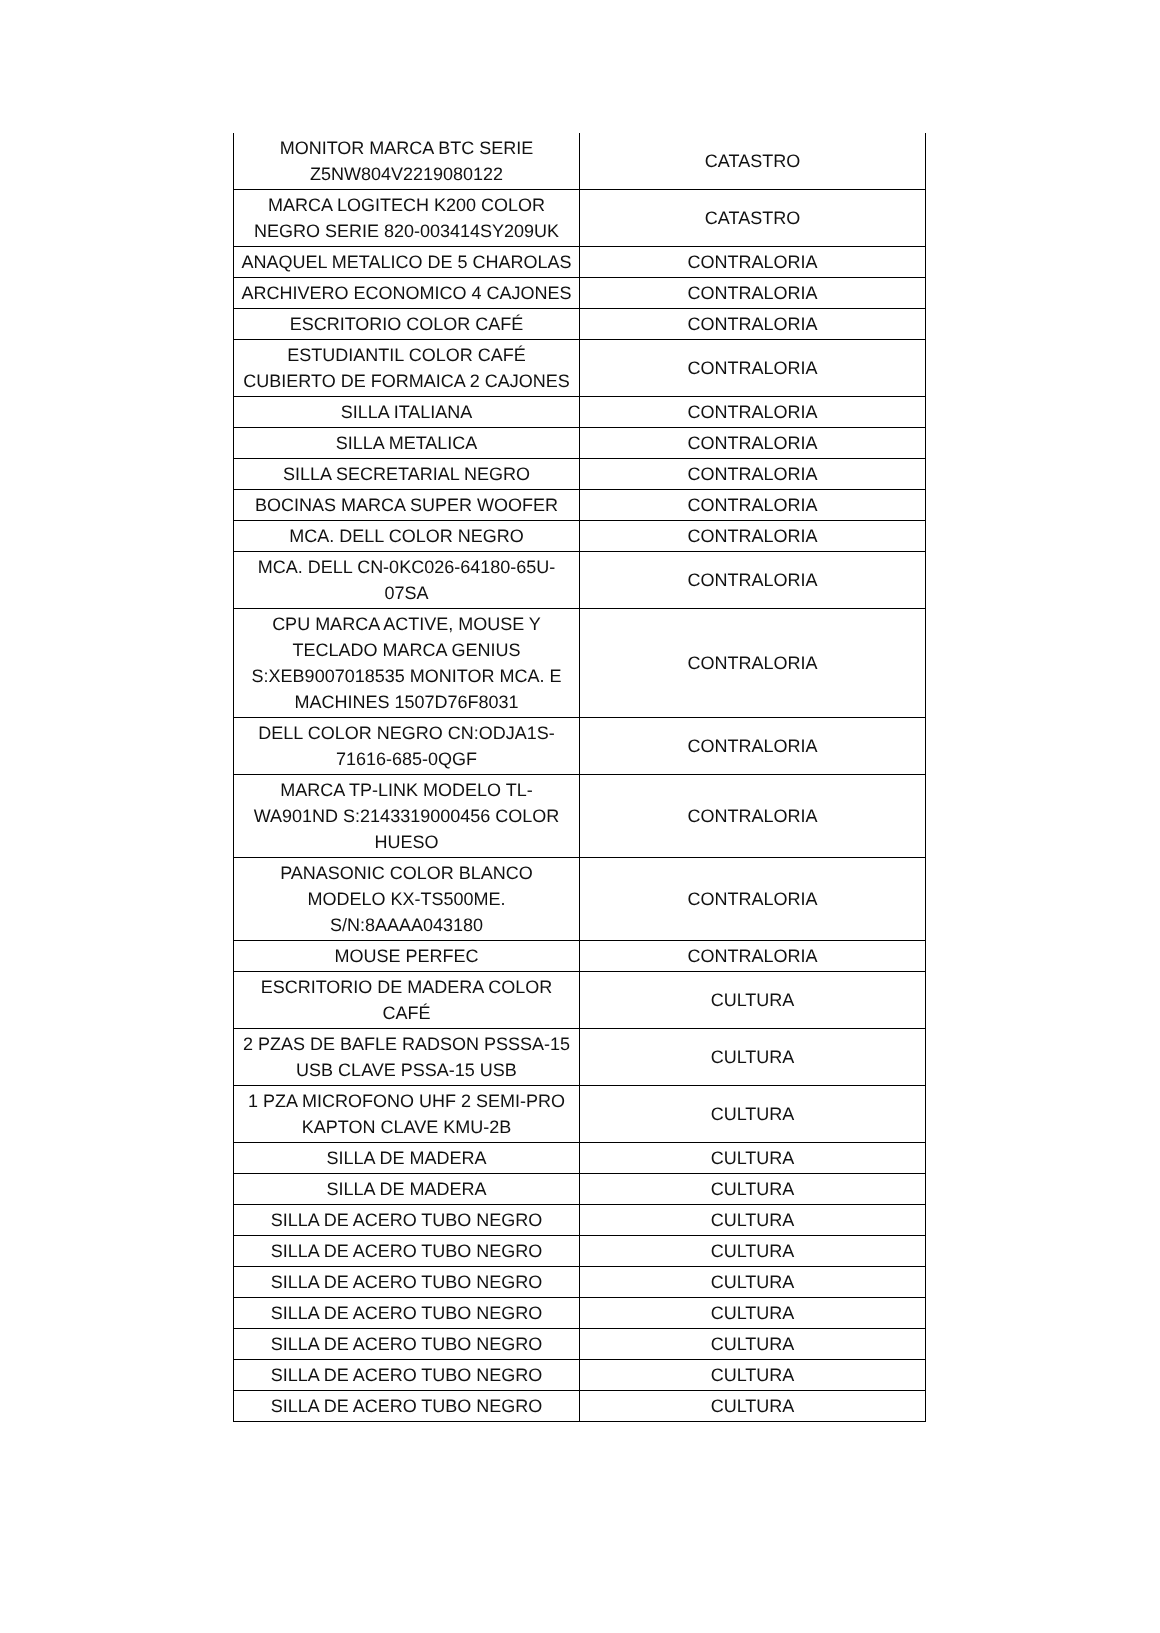| MONITOR MARCA BTC SERIE Z5NW804V2219080122 | CATASTRO |
| MARCA LOGITECH K200 COLOR NEGRO SERIE 820-003414SY209UK | CATASTRO |
| ANAQUEL METALICO DE 5 CHAROLAS | CONTRALORIA |
| ARCHIVERO ECONOMICO 4 CAJONES | CONTRALORIA |
| ESCRITORIO COLOR CAFÉ | CONTRALORIA |
| ESTUDIANTIL COLOR CAFÉ CUBIERTO DE FORMAICA 2 CAJONES | CONTRALORIA |
| SILLA ITALIANA | CONTRALORIA |
| SILLA METALICA | CONTRALORIA |
| SILLA SECRETARIAL NEGRO | CONTRALORIA |
| BOCINAS MARCA SUPER WOOFER | CONTRALORIA |
| MCA. DELL COLOR NEGRO | CONTRALORIA |
| MCA. DELL CN-0KC026-64180-65U-07SA | CONTRALORIA |
| CPU MARCA ACTIVE, MOUSE Y TECLADO MARCA GENIUS S:XEB9007018535 MONITOR MCA. E MACHINES 1507D76F8031 | CONTRALORIA |
| DELL COLOR NEGRO CN:ODJA1S-71616-685-0QGF | CONTRALORIA |
| MARCA TP-LINK MODELO TL-WA901ND S:2143319000456 COLOR HUESO | CONTRALORIA |
| PANASONIC COLOR BLANCO MODELO KX-TS500ME. S/N:8AAAA043180 | CONTRALORIA |
| MOUSE PERFEC | CONTRALORIA |
| ESCRITORIO DE MADERA COLOR CAFÉ | CULTURA |
| 2 PZAS DE BAFLE RADSON PSSSA-15 USB CLAVE PSSA-15 USB | CULTURA |
| 1 PZA MICROFONO UHF 2 SEMI-PRO KAPTON CLAVE KMU-2B | CULTURA |
| SILLA DE MADERA | CULTURA |
| SILLA DE MADERA | CULTURA |
| SILLA DE ACERO TUBO NEGRO | CULTURA |
| SILLA DE ACERO TUBO NEGRO | CULTURA |
| SILLA DE ACERO TUBO NEGRO | CULTURA |
| SILLA DE ACERO TUBO NEGRO | CULTURA |
| SILLA DE ACERO TUBO NEGRO | CULTURA |
| SILLA DE ACERO TUBO NEGRO | CULTURA |
| SILLA DE ACERO TUBO NEGRO | CULTURA |